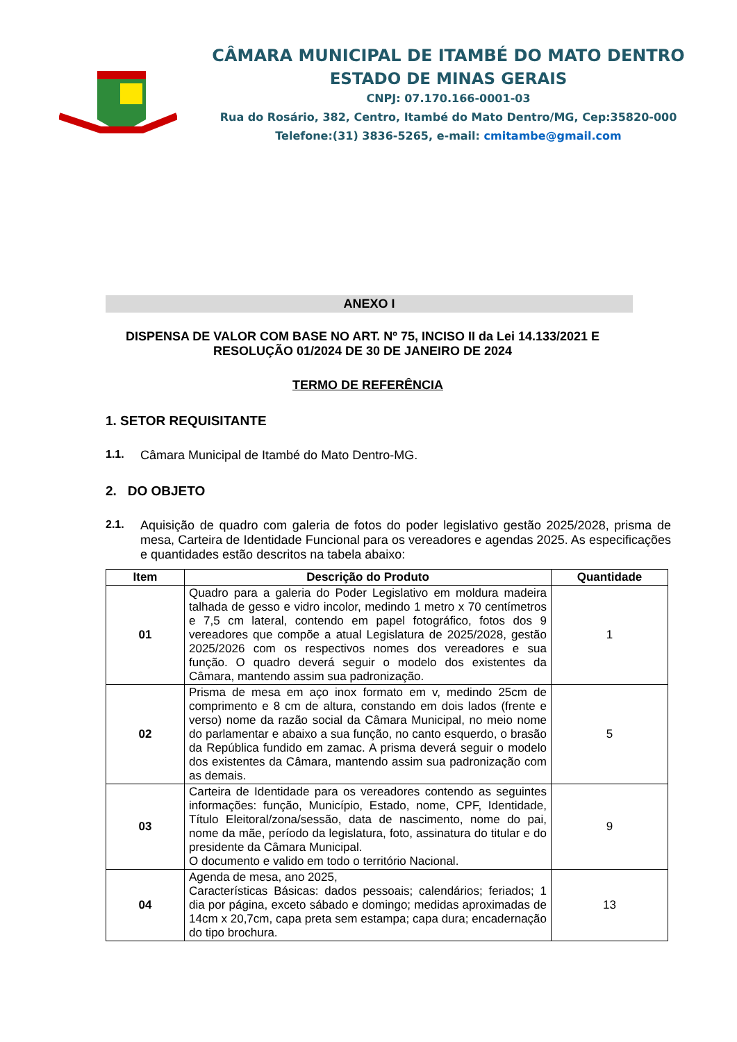CÂMARA MUNICIPAL DE ITAMBÉ DO MATO DENTRO
ESTADO DE MINAS GERAIS
CNPJ: 07.170.166-0001-03
Rua do Rosário, 382, Centro, Itambé do Mato Dentro/MG, Cep:35820-000
Telefone:(31) 3836-5265, e-mail: cmitambe@gmail.com
ANEXO I
DISPENSA DE VALOR COM BASE NO ART. Nº 75, INCISO II da Lei 14.133/2021 E RESOLUÇÃO 01/2024 DE 30 DE JANEIRO DE 2024
TERMO DE REFERÊNCIA
1. SETOR REQUISITANTE
1.1. Câmara Municipal de Itambé do Mato Dentro-MG.
2. DO OBJETO
2.1. Aquisição de quadro com galeria de fotos do poder legislativo gestão 2025/2028, prisma de mesa, Carteira de Identidade Funcional para os vereadores e agendas 2025. As especificações e quantidades estão descritos na tabela abaixo:
| Item | Descrição do Produto | Quantidade |
| --- | --- | --- |
| 01 | Quadro para a galeria do Poder Legislativo em moldura madeira talhada de gesso e vidro incolor, medindo 1 metro x 70 centímetros e 7,5 cm lateral, contendo em papel fotográfico, fotos dos 9 vereadores que compõe a atual Legislatura de 2025/2028, gestão 2025/2026 com os respectivos nomes dos vereadores e sua função. O quadro deverá seguir o modelo dos existentes da Câmara, mantendo assim sua padronização. | 1 |
| 02 | Prisma de mesa em aço inox formato em v, medindo 25cm de comprimento e 8 cm de altura, constando em dois lados (frente e verso) nome da razão social da Câmara Municipal, no meio nome do parlamentar e abaixo a sua função, no canto esquerdo, o brasão da República fundido em zamac. A prisma deverá seguir o modelo dos existentes da Câmara, mantendo assim sua padronização com as demais. | 5 |
| 03 | Carteira de Identidade para os vereadores contendo as seguintes informações: função, Município, Estado, nome, CPF, Identidade, Título Eleitoral/zona/sessão, data de nascimento, nome do pai, nome da mãe, período da legislatura, foto, assinatura do titular e do presidente da Câmara Municipal. O documento e valido em todo o território Nacional. | 9 |
| 04 | Agenda de mesa, ano 2025, Características Básicas: dados pessoais; calendários; feriados; 1 dia por página, exceto sábado e domingo; medidas aproximadas de 14cm x 20,7cm, capa preta sem estampa; capa dura; encadernação do tipo brochura. | 13 |